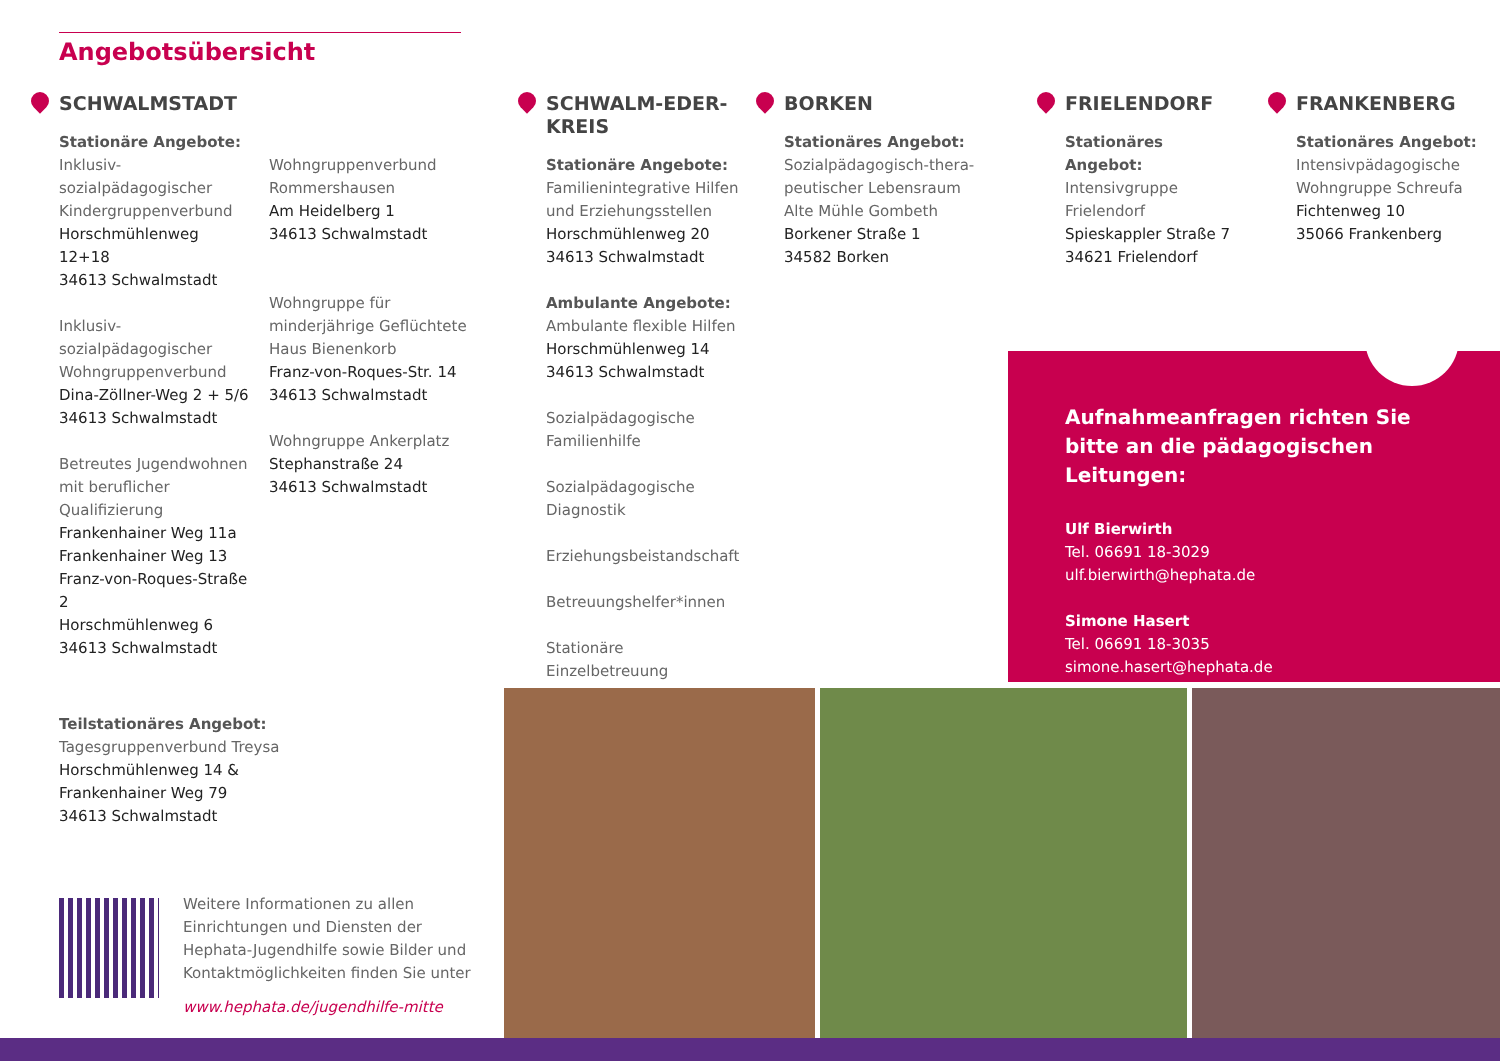Angebotsübersicht
SCHWALMSTADT
Stationäre Angebote:
Inklusiv-sozialpädagogischer Kindergruppenverbund
Horschmühlenweg 12+18
34613 Schwalmstadt
Inklusiv-sozialpädagogischer Wohngruppenverbund
Dina-Zöllner-Weg 2 + 5/6
34613 Schwalmstadt
Betreutes Jugendwohnen mit beruflicher Qualifizierung
Frankenhainer Weg 11a
Frankenhainer Weg 13
Franz-von-Roques-Straße 2
Horschmühlenweg 6
34613 Schwalmstadt
Wohngruppenverbund Rommershausen
Am Heidelberg 1
34613 Schwalmstadt
Wohngruppe für minderjährige Geflüchtete
Haus Bienenkorb
Franz-von-Roques-Str. 14
34613 Schwalmstadt
Wohngruppe Ankerplatz
Stephanstraße 24
34613 Schwalmstadt
Teilstationäres Angebot:
Tagesgruppenverbund Treysa
Horschmühlenweg 14 &
Frankenhainer Weg 79
34613 Schwalmstadt
SCHWALM-EDER-
KREIS
Stationäre Angebote:
Familienintegrative Hilfen und Erziehungsstellen
Horschmühlenweg 20
34613 Schwalmstadt
Ambulante Angebote:
Ambulante flexible Hilfen
Horschmühlenweg 14
34613 Schwalmstadt
Sozialpädagogische Familienhilfe
Sozialpädagogische Diagnostik
Erziehungsbeistandschaft
Betreuungshelfer*innen
Stationäre Einzelbetreuung
BORKEN
Stationäres Angebot:
Sozialpädagogisch-thera-peutischer Lebensraum Alte Mühle Gombeth
Borkener Straße 1
34582 Borken
FRIELENDORF
Stationäres Angebot:
Intensivgruppe Frielendorf
Spieskappler Straße 7
34621 Frielendorf
FRANKENBERG
Stationäres Angebot:
Intensivpädagogische Wohngruppe Schreufa
Fichtenweg 10
35066 Frankenberg
Aufnahmeanfragen richten Sie
bitte an die pädagogischen Leitungen:
Ulf Bierwirth
Tel. 06691 18-3029
ulf.bierwirth@hephata.de
Simone Hasert
Tel. 06691 18-3035
simone.hasert@hephata.de
Weitere Informationen zu allen Einrichtungen und Diensten der Hephata-Jugendhilfe sowie Bilder und Kontaktmöglichkeiten finden Sie unter
www.hephata.de/jugendhilfe-mitte